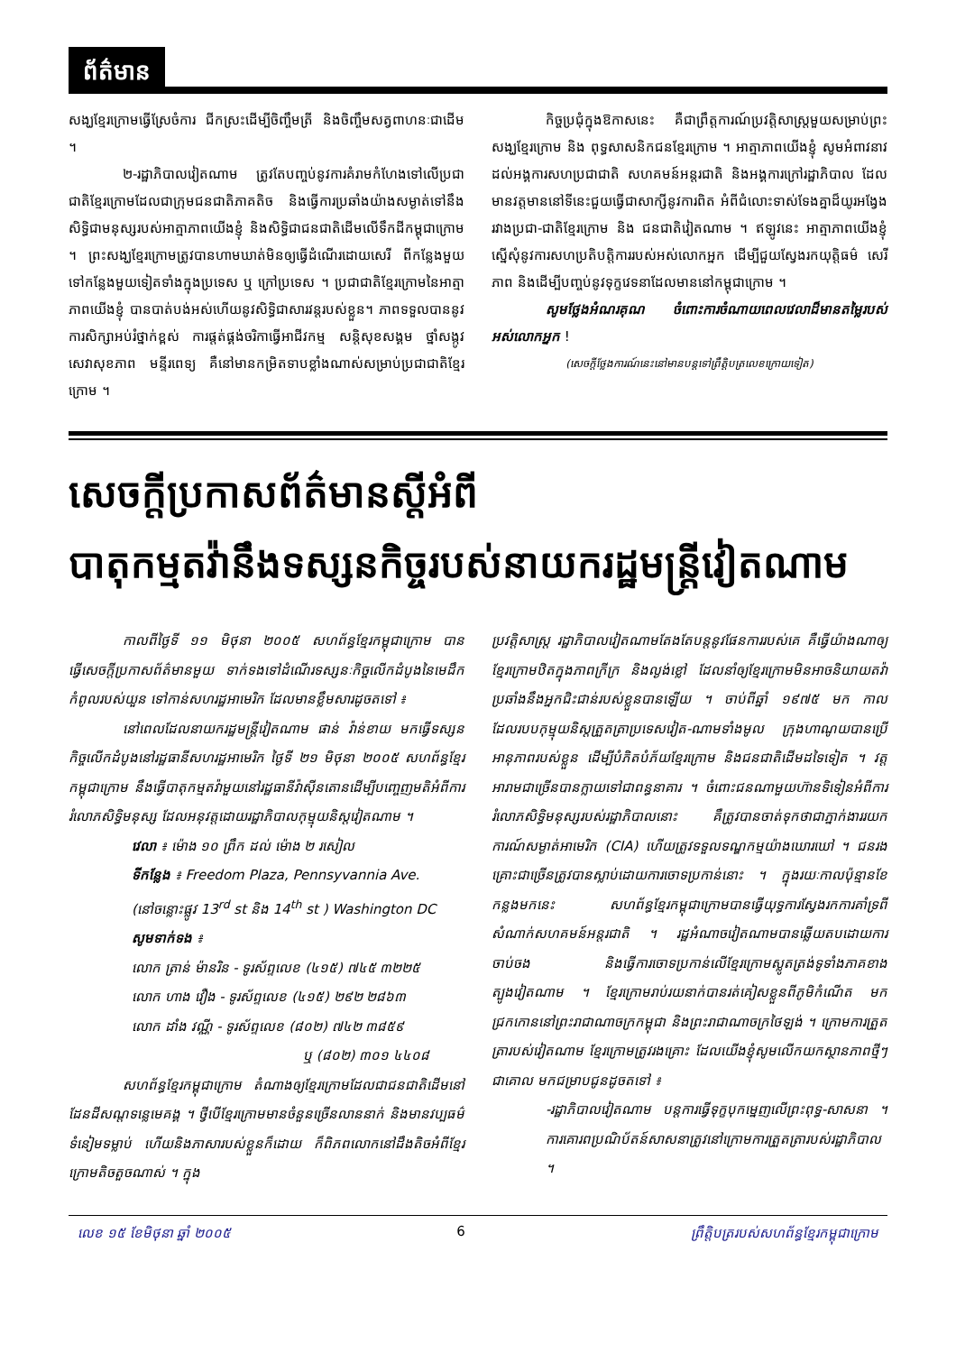ព័ត៌មាន
សង្ឃខ្មែរក្រោមធ្វើស្រែចំការ ជីកស្រះដើម្បីចិញ្ចឹមត្រី និងចិញ្ចឹមសត្វពាហនៈជាដើម ។
២-រដ្ឋាភិបាលវៀតណាម ត្រូវតែបញ្ចប់នូវការគំរាមកំហែងទៅលើប្រជាជាតិខ្មែរក្រោមដែលជាក្រុមជនជាតិភាគតិច និងធ្វើការប្រឆាំងយ៉ាងសម្ងាត់ទៅនឹងសិទ្ធិជាមនុស្សរបស់អាត្មាភាពយើងខ្ញុំ និងសិទ្ធិជាជនជាតិដើមលើទឹកដីកម្ពុជាក្រោម ។ ព្រះសង្ឃខ្មែរក្រោមត្រូវបានហាមឃាត់មិនឲ្យធ្វើដំណើរដោយសេរី ពីកន្លែងមួយទៅកន្លែងមួយទៀតទាំងក្នុងប្រទេស ឬ ក្រៅប្រទេស ។ ប្រជាជាតិខ្មែរក្រោមនៃអាត្មាភាពយើងខ្ញុំ បានបាត់បង់អស់ហើយនូវសិទ្ធិជាសារវន្តរបស់ខ្លួន។ ភាពទទួលបាននូវការសិក្សាអប់រំថ្នាក់ខ្ពស់ ការផ្តត់ផ្គង់ចរិកាធ្វើអាជីវកម្ម សន្តិសុខសង្គម ថ្នាំសង្កូវ សេវាសុខភាព មន្ទីរពេទ្យ គឺនៅមានកម្រិតទាបខ្លាំងណាស់សម្រាប់ប្រជាជាតិខ្មែរក្រោម ។
កិច្ចប្រជុំក្នុងឱកាសនេះ គឺជាព្រឹត្តការណ៍ប្រវត្តិសាស្ត្រមួយសម្រាប់ព្រះសង្ឃខ្មែរក្រោម និង ពុទ្ធសាសនិកជនខ្មែរក្រោម ។ អាត្មាភាពយើងខ្ញុំ សូមអំពាវនាវដល់អង្គការសហប្រជាជាតិ សហគមន៍អន្តរជាតិ និងអង្គការក្រៅរដ្ឋាភិបាល ដែលមានវត្តមាននៅទីនេះជួយធ្វើជាសាក្សីនូវការពិត អំពីជំលោះទាស់ទែងគ្នាដ៏យូរអង្វែងរវាងប្រជា-ជាតិខ្មែរក្រោម និង ជនជាតិវៀតណាម ។ ឥឡូវនេះ អាត្មាភាពយើងខ្ញុំ ស្នើសុំនូវការសហប្រតិបត្តិការរបស់អស់លោកអ្នក ដើម្បីជួយស្វែងរកយុត្តិធម៌ សេរីភាព និងដើម្បីបញ្ចប់នូវទុក្ខវេទនាដែលមាននៅកម្ពុជាក្រោម ។
សូមថ្លែងអំណរគុណ ចំពោះការចំណាយពេលវេលាដ៏មានតម្លៃរបស់អស់លោកអ្នក !
(សេចក្តីថ្លែងការណ៍នេះនៅមានបន្តទៅព្រឹត្តិបត្រលេខក្រោយទៀត)
សេចក្តីប្រកាសព័ត៌មានស្តីអំពី
បាតុកម្មតវ៉ានឹងទស្សនកិច្ចរបស់នាយករដ្ឋមន្ត្រីវៀតណាម
កាលពីថ្ងៃទី ១១ មិថុនា ២០០៥ សហព័ន្ធខ្មែរកម្ពុជាក្រោម បានធ្វើសេចក្តីប្រកាសព័ត៌មានមួយ ទាក់ទងទៅដំណើរទស្សនៈកិច្ចលើកដំបូងនៃមេដឹកកំពូលរបស់យួន ទៅកាន់សហរដ្ឋអាមេរិក ដែលមានខ្លឹមសារដូចតទៅ ៖
នៅពេលដែលនាយករដ្ឋមន្ត្រីវៀតណាម ផាន់ វ៉ាន់ខាយ មកធ្វើទស្សនកិច្ចលើកដំបូងនៅរដ្ឋធានីសហរដ្ឋអាមេរិក ថ្ងៃទី ២១ មិថុនា ២០០៥ សហព័ន្ធខ្មែរកម្ពុជាក្រោម នឹងធ្វើបាតុកម្មតវ៉ាមួយនៅរដ្ឋធានីវ៉ាស៊ីនតោនដើម្បីបញ្ចេញមតិអំពីការរំលោភសិទ្ធិមនុស្ស ដែលអនុវត្តដោយរដ្ឋាភិបាលកុម្មុយនិស្តវៀតណាម ។
វេលា ៖ ម៉ោង ១០ ព្រឹក ដល់ ម៉ោង ២ រសៀល
ទីកន្លែង ៖ Freedom Plaza, Pennsyvannia Ave.
(នៅចន្លោះផ្លូវ 13<sup>rd</sup> st និង 14<sup>th</sup> st ) Washington DC
សូមទាក់ទង ៖
លោក ត្រាន់ ម៉ានរិន - ទូរស័ព្ទលេខ (៤១៥) ៧៤៥ ៣២២៥
លោក ហាង វឿង - ទូរស័ព្ទលេខ (៤១៥) ២៩២ ២៨៦៣
លោក ដាំង វណ្ណី - ទូរស័ព្ទលេខ (៨០២) ៧៤២ ៣៨៥៩
ឬ (៨០២) ៣០១ ៤៤០៨
សហព័ន្ធខ្មែរកម្ពុជាក្រោម តំណាងឲ្យខ្មែរក្រោមដែលជាជនជាតិដើមនៅដែនដីសណ្តទន្លេមេគង្គ ។ ថ្វីបើខ្មែរក្រោមមានចំនួនច្រើនលាននាក់ និងមានវប្បធម៌ទំនៀមទម្លាប់ ហើយនិងភាសារបស់ខ្លួនក៏ដោយ ក៏ពិភពលោកនៅដឹងតិចអំពីខ្មែរក្រោមតិចតួចណាស់ ។ ក្នុង
ប្រវត្តិសាស្ត្រ រដ្ឋាភិបាលវៀតណាមតែងតែបន្តនូវផែនការរបស់គេ គឺធ្វើយ៉ាងណាឲ្យខ្មែរក្រោមឋិតក្នុងភាពក្រីក្រ និងល្ងង់ខ្លៅ ដែលនាំឲ្យខ្មែរក្រោមមិនអាចនិយាយតវ៉ាប្រឆាំងនឹងអ្នកជិះជាន់របស់ខ្លួនបានឡើយ ។ ចាប់ពីឆ្នាំ ១៩៧៥ មក កាល ដែលរបបកុម្មុយនិស្តត្រួតត្រាប្រទេសវៀត-ណាមទាំងមូល ក្រុងហាណូយបានប្រើអានុភាពរបស់ខ្លួន ដើម្បីបំភិតបំភ័យខ្មែរក្រោម និងជនជាតិដើមដទៃទៀត ។ វត្តអារាមជាច្រើនបានក្លាយទៅជាពន្ធនាគារ ។ ចំពោះជនណាមួយហ៊ានទិទៀនអំពីការរំលោភសិទ្ធិមនុស្សរបស់រដ្ឋាភិបាលនោះ គឺត្រូវបានចាត់ទុកថាជាភ្នាក់ងាររយកការណ៍សម្ងាត់អាមេរិក (CIA) ហើយត្រូវទទួលទណ្ឌកម្មយ៉ាងឃោរឃៅ ។ ជនរងគ្រោះជាច្រើនត្រូវបានស្លាប់ដោយការចោទប្រកាន់នោះ ។ ក្នុងរយៈកាលប៉ុន្មានខែកន្លងមកនេះ សហព័ន្ធខ្មែរកម្ពុជាក្រោមបានធ្វើយុទ្ធការស្វែងរកការគាំទ្រពីសំណាក់សហគមន៍អន្តរជាតិ ។ រដ្ឋអំណាចវៀតណាមបានឆ្លើយតបដោយការចាប់ចង និងធ្វើការចោទប្រកាន់លើខ្មែរក្រោមស្លូតត្រង់ទូទាំងភាគខាងត្បូងវៀតណាម ។ ខ្មែរក្រោមរាប់រយនាក់បានរត់គៀសខ្លួនពីភូមិកំណើត មកជ្រកកោននៅព្រះរាជាណាចក្រកម្ពុជា និងព្រះរាជាណាចក្រថៃឡង់ ។ ក្រោមការត្រួតត្រារបស់វៀតណាម ខ្មែរក្រោមត្រូវរងគ្រោះ ដែលយើងខ្ញុំសូមលើកយកស្ថានភាពថ្មីៗ ជាគោល មកជម្រាបជូនដូចតទៅ ៖
-រដ្ឋាភិបាលវៀតណាម បន្តការធ្វើទុក្ខបុកម្នេញលើព្រះពុទ្ធ-សាសនា ។ ការគោរពប្រណិប័តន៍សាសនាត្រូវនៅក្រោមការត្រួតត្រារបស់រដ្ឋាភិបាល ។
លេខ ១៥ ខែមិថុនា ឆ្នាំ ២០០៥ 6 ព្រឹត្តិបត្ររបស់សហព័ន្ធខ្មែរកម្ពុជាក្រោម